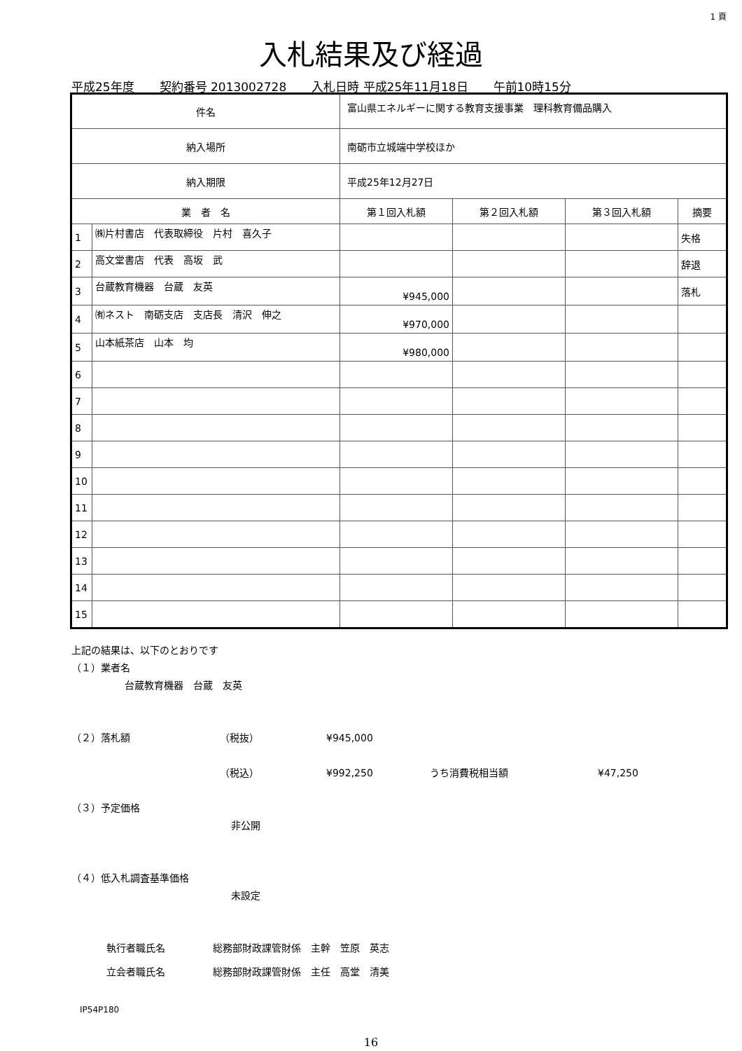1 頁
入札結果及び経過
平成25年度 契約番号 2013002728 入札日時 平成25年11月18日 午前10時15分
| 件名 | | 富山県エネルギーに関する教育支援事業 理科教育備品購入 | | | | |
| 納入場所 | | 南砺市立城端中学校ほか | | | | |
| 納入期限 | | 平成25年12月27日 | | | | |
| 業 者 名 | | | 第１回入札額 | 第２回入札額 | 第３回入札額 | 摘要 |
| 1 | ㈱片村書店 代表取締役 片村 喜久子 | | | | | 失格 |
| 2 | 高文堂書店 代表 高坂 武 | | | | | 辞退 |
| 3 | 台蔵教育機器 台蔵 友英 | | ¥945,000 | | | 落札 |
| 4 | ㈲ネスト 南砺支店 支店長 清沢 伸之 | | ¥970,000 | | | |
| 5 | 山本紙茶店 山本 均 | | ¥980,000 | | | |
| 6 | | | | | | |
| 7 | | | | | | |
| 8 | | | | | | |
| 9 | | | | | | |
| 10 | | | | | | |
| 11 | | | | | | |
| 12 | | | | | | |
| 13 | | | | | | |
| 14 | | | | | | |
| 15 | | | | | | |
上記の結果は、以下のとおりです
（１）業者名
台蔵教育機器　台蔵　友英
（２）落札額 （税抜） ¥945,000
（税込） ¥992,250 うち消費税相当額 ¥47,250
（３）予定価格
非公開
（４）低入札調査基準価格
未設定
執行者職氏名 総務部財政課管財係　主幹　笠原　英志
立会者職氏名 総務部財政課管財係　主任　高堂　清美
IP54P180
16